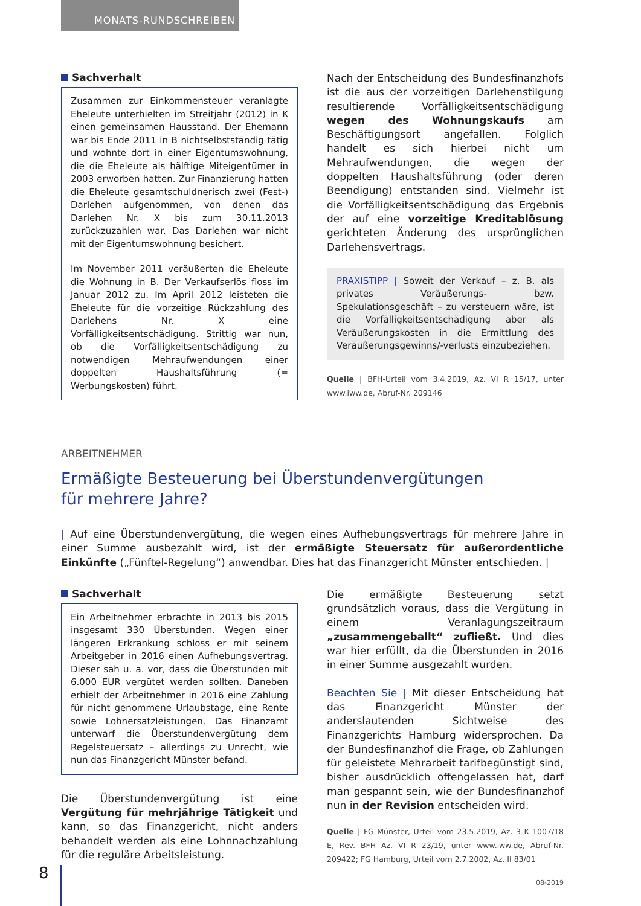MONATS-RUNDSCHREIBEN
Sachverhalt
Zusammen zur Einkommensteuer veranlagte Eheleute unterhielten im Streitjahr (2012) in K einen gemeinsamen Hausstand. Der Ehemann war bis Ende 2011 in B nichtselbstständig tätig und wohnte dort in einer Eigentumswohnung, die die Eheleute als hälftige Miteigentümer in 2003 erworben hatten. Zur Finanzierung hatten die Eheleute gesamtschuldnerisch zwei (Fest-) Darlehen aufgenommen, von denen das Darlehen Nr. X bis zum 30.11.2013 zurückzuzahlen war. Das Darlehen war nicht mit der Eigentumswohnung besichert.
Im November 2011 veräußerten die Eheleute die Wohnung in B. Der Verkaufserlös floss im Januar 2012 zu. Im April 2012 leisteten die Eheleute für die vorzeitige Rückzahlung des Darlehens Nr. X eine Vorfälligkeitsentschädigung. Strittig war nun, ob die Vorfälligkeitsentschädigung zu notwendigen Mehraufwendungen einer doppelten Haushaltsführung (= Werbungskosten) führt.
Nach der Entscheidung des Bundesfinanzhofs ist die aus der vorzeitigen Darlehenstilgung resultierende Vorfälligkeitsentschädigung wegen des Wohnungskaufs am Beschäftigungsort angefallen. Folglich handelt es sich hierbei nicht um Mehraufwendungen, die wegen der doppelten Haushaltsführung (oder deren Beendigung) entstanden sind. Vielmehr ist die Vorfälligkeitsentschädigung das Ergebnis der auf eine vorzeitige Kreditablösung gerichteten Änderung des ursprünglichen Darlehensvertrags.
PRAXISTIPP | Soweit der Verkauf – z. B. als privates Veräußerungs- bzw. Spekulationsgeschäft – zu versteuern wäre, ist die Vorfälligkeitsentschädigung aber als Veräußerungskosten in die Ermittlung des Veräußerungsgewinns/-verlusts einzubeziehen.
Quelle | BFH-Urteil vom 3.4.2019, Az. VI R 15/17, unter www.iww.de, Abruf-Nr. 209146
ARBEITNEHMER
Ermäßigte Besteuerung bei Überstundenvergütungen
für mehrere Jahre?
| Auf eine Überstundenvergütung, die wegen eines Aufhebungsvertrags für mehrere Jahre in einer Summe ausbezahlt wird, ist der ermäßigte Steuersatz für außerordentliche Einkünfte („Fünftel-Regelung“) anwendbar. Dies hat das Finanzgericht Münster entschieden. |
Sachverhalt
Ein Arbeitnehmer erbrachte in 2013 bis 2015 insgesamt 330 Überstunden. Wegen einer längeren Erkrankung schloss er mit seinem Arbeitgeber in 2016 einen Aufhebungsvertrag. Dieser sah u. a. vor, dass die Überstunden mit 6.000 EUR vergütet werden sollten. Daneben erhielt der Arbeitnehmer in 2016 eine Zahlung für nicht genommene Urlaubstage, eine Rente sowie Lohnersatzleistungen. Das Finanzamt unterwarf die Überstundenvergütung dem Regelsteuersatz – allerdings zu Unrecht, wie nun das Finanzgericht Münster befand.
Die Überstundenvergütung ist eine Vergütung für mehrjährige Tätigkeit und kann, so das Finanzgericht, nicht anders behandelt werden als eine Lohnnachzahlung für die reguläre Arbeitsleistung.
Die ermäßigte Besteuerung setzt grundsätzlich voraus, dass die Vergütung in einem Veranlagungszeitraum „zusammengeballt“ zufließt. Und dies war hier erfüllt, da die Überstunden in 2016 in einer Summe ausgezahlt wurden.
Beachten Sie | Mit dieser Entscheidung hat das Finanzgericht Münster der anderslautenden Sichtweise des Finanzgerichts Hamburg widersprochen. Da der Bundesfinanzhof die Frage, ob Zahlungen für geleistete Mehrarbeit tarifbegünstigt sind, bisher ausdrücklich offengelassen hat, darf man gespannt sein, wie der Bundesfinanzhof nun in der Revision entscheiden wird.
Quelle | FG Münster, Urteil vom 23.5.2019, Az. 3 K 1007/18 E, Rev. BFH Az. VI R 23/19, unter www.iww.de, Abruf-Nr. 209422; FG Hamburg, Urteil vom 2.7.2002, Az. II 83/01
8
08-2019